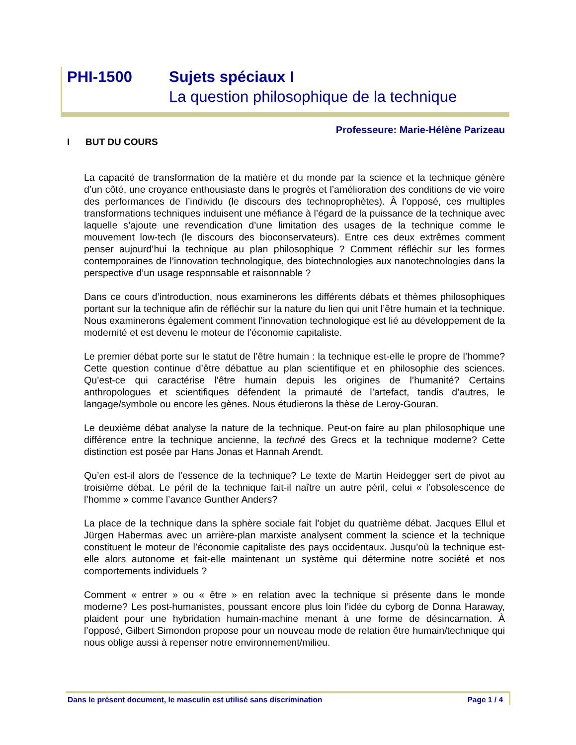PHI-1500 Sujets spéciaux I
La question philosophique de la technique
Professeure: Marie-Hélène Parizeau
I BUT DU COURS
La capacité de transformation de la matière et du monde par la science et la technique génère d’un côté, une croyance enthousiaste dans le progrès et l’amélioration des conditions de vie voire des performances de l’individu (le discours des technoprophètes). À l’opposé, ces multiples transformations techniques induisent une méfiance à l’égard de la puissance de la technique avec laquelle s’ajoute une revendication d’une limitation des usages de la technique comme le mouvement low-tech (le discours des bioconservateurs). Entre ces deux extrêmes comment penser aujourd’hui la technique au plan philosophique ? Comment réfléchir sur les formes contemporaines de l’innovation technologique, des biotechnologies aux nanotechnologies dans la perspective d’un usage responsable et raisonnable ?
Dans ce cours d’introduction, nous examinerons les différents débats et thèmes philosophiques portant sur la technique afin de réfléchir sur la nature du lien qui unit l’être humain et la technique. Nous examinerons également comment l’innovation technologique est lié au développement de la modernité et est devenu le moteur de l’économie capitaliste.
Le premier débat porte sur le statut de l’être humain : la technique est-elle le propre de l’homme? Cette question continue d’être débattue au plan scientifique et en philosophie des sciences. Qu’est-ce qui caractérise l’être humain depuis les origines de l’humanité? Certains anthropologues et scientifiques défendent la primauté de l’artefact, tandis d’autres, le langage/symbole ou encore les gènes. Nous étudierons la thèse de Leroy-Gouran.
Le deuxième débat analyse la nature de la technique. Peut-on faire au plan philosophique une différence entre la technique ancienne, la techné des Grecs et la technique moderne? Cette distinction est posée par Hans Jonas et Hannah Arendt.
Qu’en est-il alors de l’essence de la technique? Le texte de Martin Heidegger sert de pivot au troisième débat. Le péril de la technique fait-il naître un autre péril, celui « l’obsolescence de l’homme » comme l’avance Gunther Anders?
La place de la technique dans la sphère sociale fait l’objet du quatrième débat. Jacques Ellul et Jürgen Habermas avec un arrière-plan marxiste analysent comment la science et la technique constituent le moteur de l’économie capitaliste des pays occidentaux. Jusqu’où la technique est-elle alors autonome et fait-elle maintenant un système qui détermine notre société et nos comportements individuels ?
Comment « entrer » ou « être » en relation avec la technique si présente dans le monde moderne? Les post-humanistes, poussant encore plus loin l’idée du cyborg de Donna Haraway, plaident pour une hybridation humain-machine menant à une forme de désincarnation. À l’opposé, Gilbert Simondon propose pour un nouveau mode de relation être humain/technique qui nous oblige aussi à repenser notre environnement/milieu.
Dans le présent document, le masculin est utilisé sans discrimination Page 1 / 4